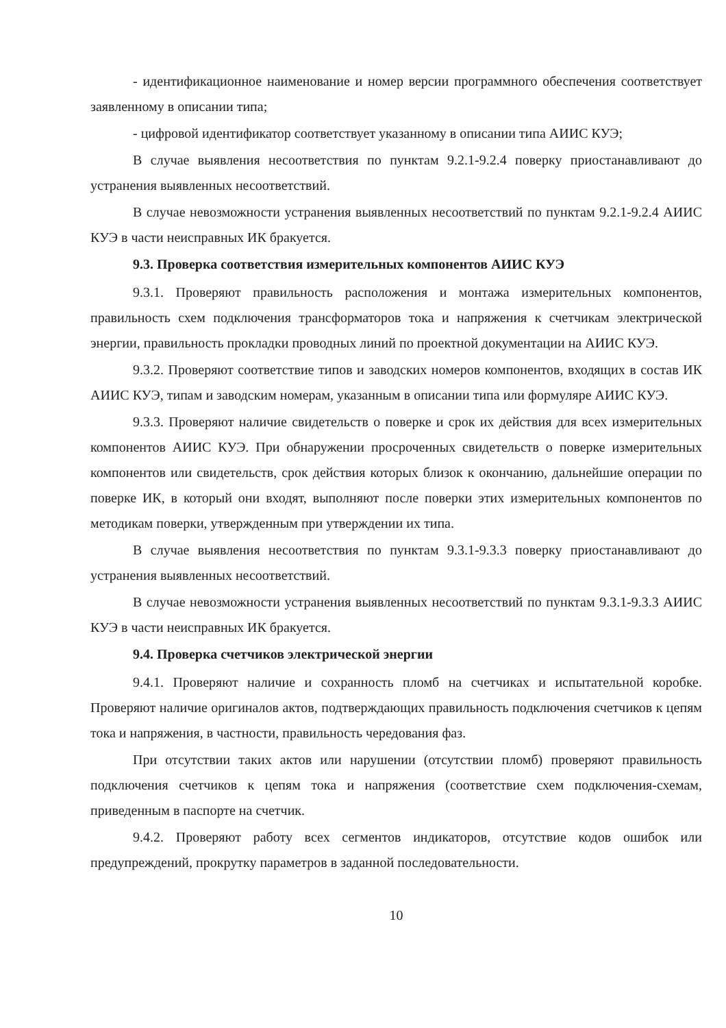- идентификационное наименование и номер версии программного обеспечения соответствует заявленному в описании типа;
- цифровой идентификатор соответствует указанному в описании типа АИИС КУЭ;
В случае выявления несоответствия по пунктам 9.2.1-9.2.4 поверку приостанавливают до устранения выявленных несоответствий.
В случае невозможности устранения выявленных несоответствий по пунктам 9.2.1-9.2.4 АИИС КУЭ в части неисправных ИК бракуется.
9.3. Проверка соответствия измерительных компонентов АИИС КУЭ
9.3.1. Проверяют правильность расположения и монтажа измерительных компонентов, правильность схем подключения трансформаторов тока и напряжения к счетчикам электрической энергии, правильность прокладки проводных линий по проектной документации на АИИС КУЭ.
9.3.2. Проверяют соответствие типов и заводских номеров компонентов, входящих в состав ИК АИИС КУЭ, типам и заводским номерам, указанным в описании типа или формуляре АИИС КУЭ.
9.3.3. Проверяют наличие свидетельств о поверке и срок их действия для всех измерительных компонентов АИИС КУЭ. При обнаружении просроченных свидетельств о поверке измерительных компонентов или свидетельств, срок действия которых близок к окончанию, дальнейшие операции по поверке ИК, в который они входят, выполняют после поверки этих измерительных компонентов по методикам поверки, утвержденным при утверждении их типа.
В случае выявления несоответствия по пунктам 9.3.1-9.3.3 поверку приостанавливают до устранения выявленных несоответствий.
В случае невозможности устранения выявленных несоответствий по пунктам 9.3.1-9.3.3 АИИС КУЭ в части неисправных ИК бракуется.
9.4. Проверка счетчиков электрической энергии
9.4.1. Проверяют наличие и сохранность пломб на счетчиках и испытательной коробке. Проверяют наличие оригиналов актов, подтверждающих правильность подключения счетчиков к цепям тока и напряжения, в частности, правильность чередования фаз.
При отсутствии таких актов или нарушении (отсутствии пломб) проверяют правильность подключения счетчиков к цепям тока и напряжения (соответствие схем подключения-схемам, приведенным в паспорте на счетчик.
9.4.2. Проверяют работу всех сегментов индикаторов, отсутствие кодов ошибок или предупреждений, прокрутку параметров в заданной последовательности.
10